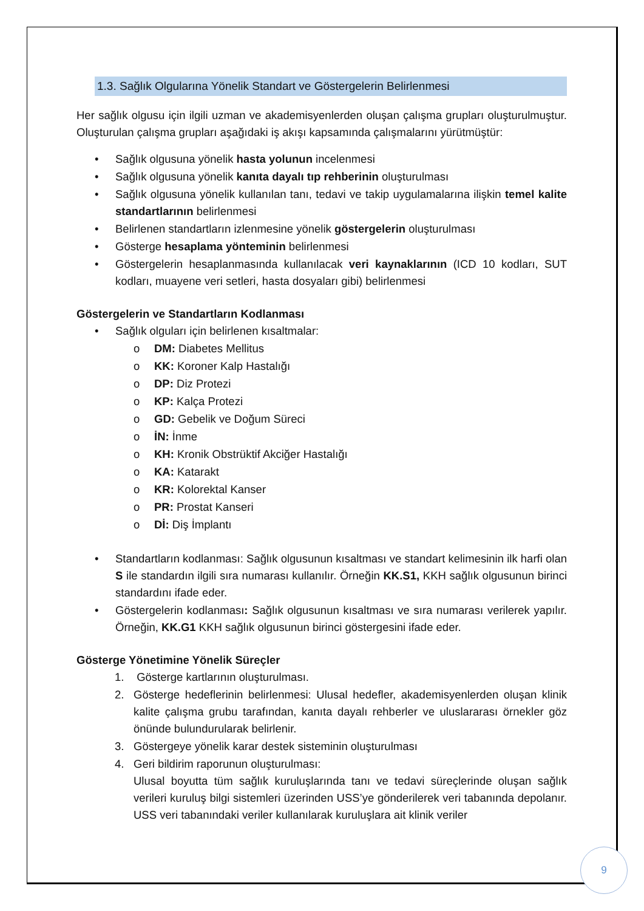1.3. Sağlık Olgularına Yönelik Standart ve Göstergelerin Belirlenmesi
Her sağlık olgusu için ilgili uzman ve akademisyenlerden oluşan çalışma grupları oluşturulmuştur. Oluşturulan çalışma grupları aşağıdaki iş akışı kapsamında çalışmalarını yürütmüştür:
• Sağlık olgusuna yönelik hasta yolunun incelenmesi
• Sağlık olgusuna yönelik kanıta dayalı tıp rehberinin oluşturulması
• Sağlık olgusuna yönelik kullanılan tanı, tedavi ve takip uygulamalarına ilişkin temel kalite standartlarının belirlenmesi
• Belirlenen standartların izlenmesine yönelik göstergelerin oluşturulması
• Gösterge hesaplama yönteminin belirlenmesi
• Göstergelerin hesaplanmasında kullanılacak veri kaynaklarının (ICD 10 kodları, SUT kodları, muayene veri setleri, hasta dosyaları gibi) belirlenmesi
Göstergelerin ve Standartların Kodlanması
• Sağlık olguları için belirlenen kısaltmalar:
o DM: Diabetes Mellitus
o KK: Koroner Kalp Hastalığı
o DP: Diz Protezi
o KP: Kalça Protezi
o GD: Gebelik ve Doğum Süreci
o İN: İnme
o KH: Kronik Obstrüktif Akciğer Hastalığı
o KA: Katarakt
o KR: Kolorektal Kanser
o PR: Prostat Kanseri
o Dİ: Diş İmplantı
• Standartların kodlanması: Sağlık olgusunun kısaltması ve standart kelimesinin ilk harfi olan S ile standardın ilgili sıra numarası kullanılır. Örneğin KK.S1, KKH sağlık olgusunun birinci standardını ifade eder.
• Göstergelerin kodlanması: Sağlık olgusunun kısaltması ve sıra numarası verilerek yapılır. Örneğin, KK.G1 KKH sağlık olgusunun birinci göstergesini ifade eder.
Gösterge Yönetimine Yönelik Süreçler
1. Gösterge kartlarının oluşturulması.
2. Gösterge hedeflerinin belirlenmesi: Ulusal hedefler, akademisyenlerden oluşan klinik kalite çalışma grubu tarafından, kanıta dayalı rehberler ve uluslararası örnekler göz önünde bulundurularak belirlenir.
3. Göstergeye yönelik karar destek sisteminin oluşturulması
4. Geri bildirim raporunun oluşturulması:
Ulusal boyutta tüm sağlık kuruluşlarında tanı ve tedavi süreçlerinde oluşan sağlık verileri kuruluş bilgi sistemleri üzerinden USS’ye gönderilerek veri tabanında depolanır. USS veri tabanındaki veriler kullanılarak kuruluşlara ait klinik veriler
9